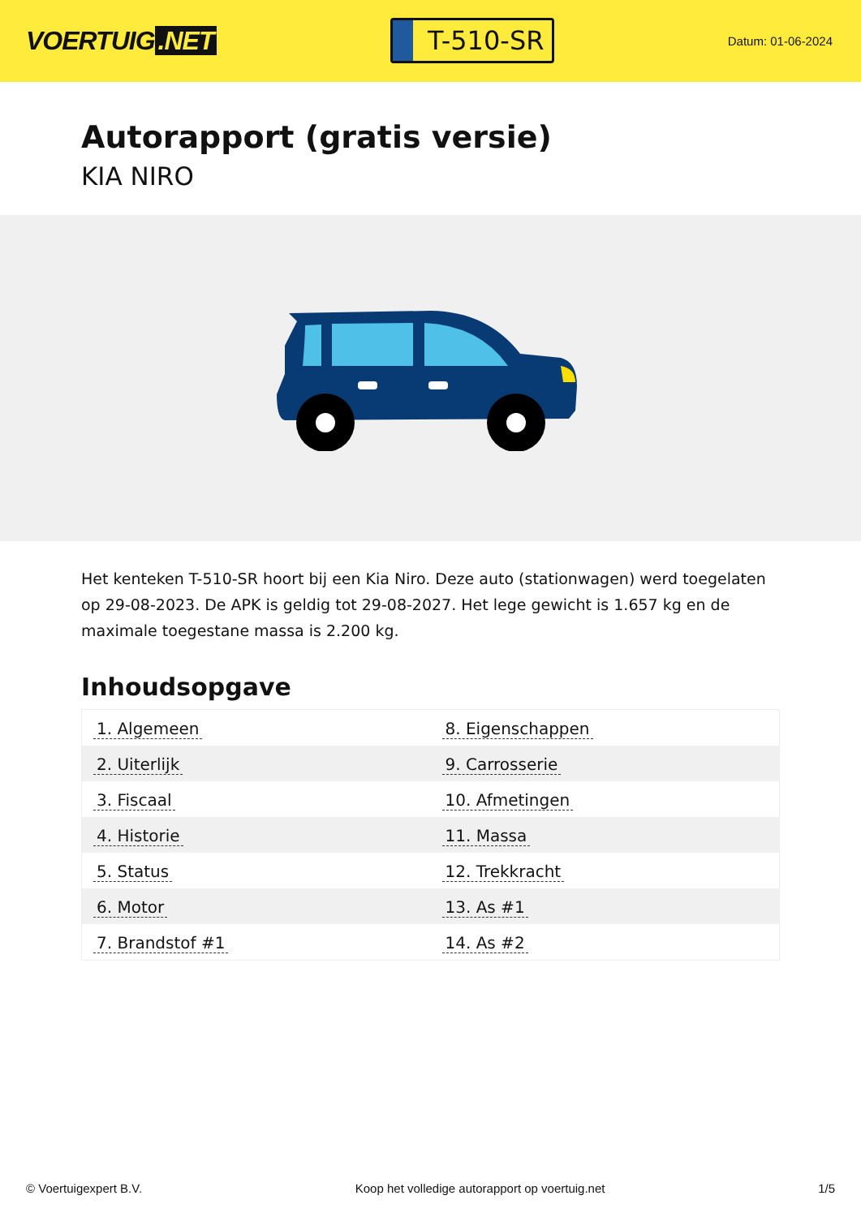VOERTUIG.NET
T-510-SR
Datum: 01-06-2024
Autorapport (gratis versie)
KIA NIRO
Het kenteken T-510-SR hoort bij een Kia Niro. Deze auto (stationwagen) werd toegelaten op 29-08-2023. De APK is geldig tot 29-08-2027. Het lege gewicht is 1.657 kg en de maximale toegestane massa is 2.200 kg.
Inhoudsopgave
| 1. Algemeen | 8. Eigenschappen |
| 2. Uiterlijk | 9. Carrosserie |
| 3. Fiscaal | 10. Afmetingen |
| 4. Historie | 11. Massa |
| 5. Status | 12. Trekkracht |
| 6. Motor | 13. As #1 |
| 7. Brandstof #1 | 14. As #2 |
© Voertuigexpert B.V. Koop het volledige autorapport op voertuig.net 1/5